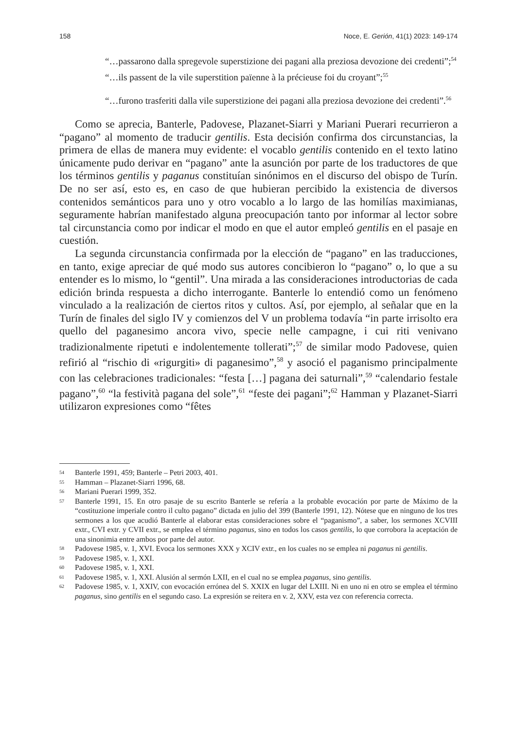158 Noce, E. Gerión, 41(1) 2023: 149-174
“…passarono dalla spregevole superstizione dei pagani alla preziosa devozione dei credenti”;<sup>54</sup>
“…ils passent de la vile superstition païenne à la précieuse foi du croyant”;<sup>55</sup>
“…furono trasferiti dalla vile superstizione dei pagani alla preziosa devozione dei credenti”.<sup>56</sup>
Como se aprecia, Banterle, Padovese, Plazanet-Siarri y Mariani Puerari recurrieron a “pagano” al momento de traducir gentilis. Esta decisión confirma dos circunstancias, la primera de ellas de manera muy evidente: el vocablo gentilis contenido en el texto latino únicamente pudo derivar en “pagano” ante la asunción por parte de los traductores de que los términos gentilis y paganus constituían sinónimos en el discurso del obispo de Turín. De no ser así, esto es, en caso de que hubieran percibido la existencia de diversos contenidos semánticos para uno y otro vocablo a lo largo de las homilías maximianas, seguramente habrían manifestado alguna preocupación tanto por informar al lector sobre tal circunstancia como por indicar el modo en que el autor empleó gentilis en el pasaje en cuestión.
La segunda circunstancia confirmada por la elección de “pagano” en las traducciones, en tanto, exige apreciar de qué modo sus autores concibieron lo “pagano” o, lo que a su entender es lo mismo, lo “gentil”. Una mirada a las consideraciones introductorias de cada edición brinda respuesta a dicho interrogante. Banterle lo entendió como un fenómeno vinculado a la realización de ciertos ritos y cultos. Así, por ejemplo, al señalar que en la Turín de finales del siglo IV y comienzos del V un problema todavía “in parte irrisolto era quello del paganesimo ancora vivo, specie nelle campagne, i cui riti venivano tradizionalmente ripetuti e indolentemente tollerati”;<sup>57</sup> de similar modo Padovese, quien refirió al “rischio di «rigurgiti» di paganesimo”,<sup>58</sup> y asoció el paganismo principalmente con las celebraciones tradicionales: “festa […] pagana dei saturnali”,<sup>59</sup> “calendario festale pagano”,<sup>60</sup> “la festività pagana del sole”,<sup>61</sup> “feste dei pagani”;<sup>62</sup> Hamman y Plazanet-Siarri utilizaron expresiones como “fêtes
54 Banterle 1991, 459; Banterle – Petri 2003, 401.
55 Hamman – Plazanet-Siarri 1996, 68.
56 Mariani Puerari 1999, 352.
57 Banterle 1991, 15. En otro pasaje de su escrito Banterle se refería a la probable evocación por parte de Máximo de la “costituzione imperiale contro il culto pagano” dictada en julio del 399 (Banterle 1991, 12). Nótese que en ninguno de los tres sermones a los que acudió Banterle al elaborar estas consideraciones sobre el “paganismo”, a saber, los sermones XCVIII extr., CVI extr. y CVII extr., se emplea el término paganus, sino en todos los casos gentilis, lo que corrobora la aceptación de una sinonimia entre ambos por parte del autor.
58 Padovese 1985, v. 1, XVI. Evoca los sermones XXX y XCIV extr., en los cuales no se emplea ni paganus ni gentilis.
59 Padovese 1985, v. 1, XXI.
60 Padovese 1985, v. 1, XXI.
61 Padovese 1985, v. 1, XXI. Alusión al sermón LXII, en el cual no se emplea paganus, sino gentilis.
62 Padovese 1985, v. 1, XXIV, con evocación errónea del S. XXIX en lugar del LXIII. Ni en uno ni en otro se emplea el término paganus, sino gentilis en el segundo caso. La expresión se reitera en v. 2, XXV, esta vez con referencia correcta.